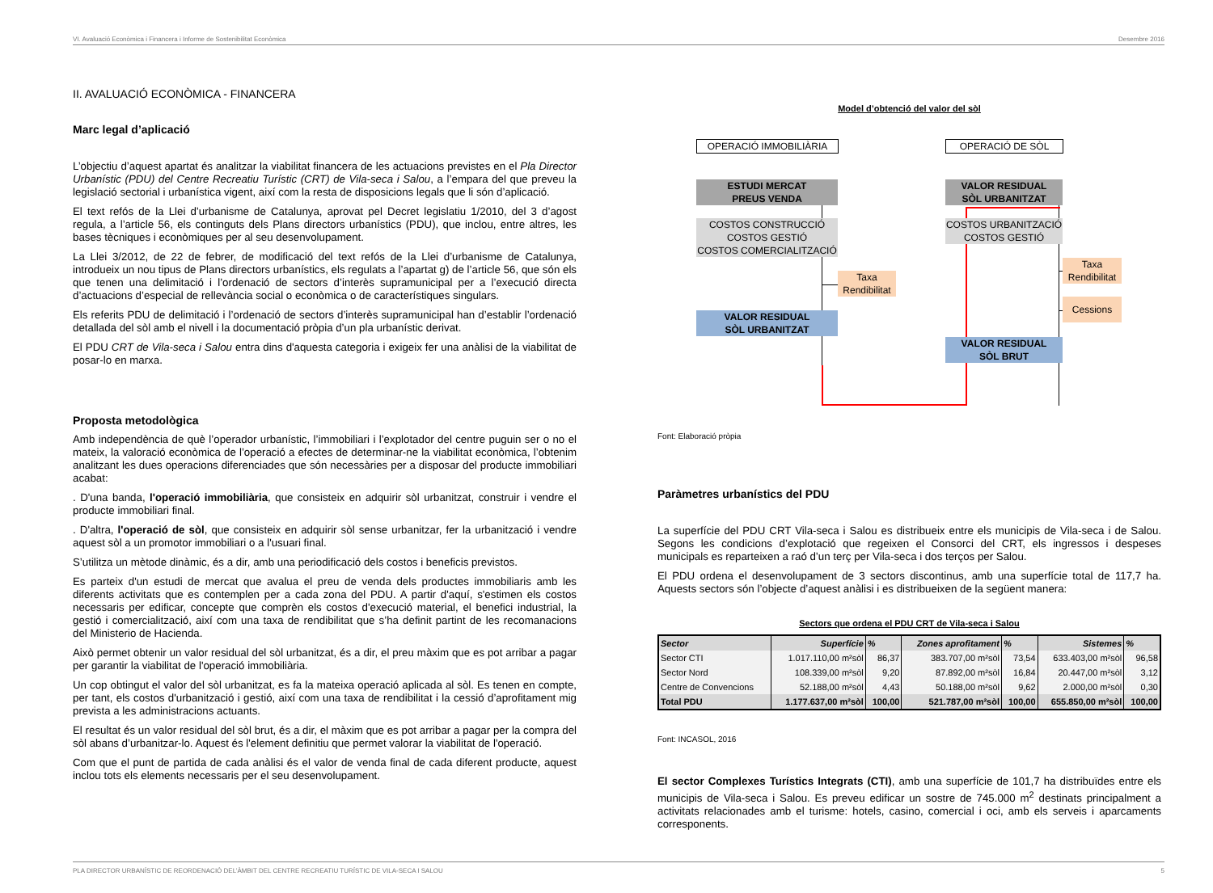VI. Avaluació Econòmica i Financera i Informe de Sostenibilitat Econòmica Desembre 2016
II. AVALUACIÓ ECONÒMICA - FINANCERA
Marc legal d’aplicació
L’objectiu d’aquest apartat és analitzar la viabilitat financera de les actuacions previstes en el Pla Director Urbanístic (PDU) del Centre Recreatiu Turístic (CRT) de Vila-seca i Salou, a l’empara del que preveu la legislació sectorial i urbanística vigent, així com la resta de disposicions legals que li són d’aplicació.
El text refós de la Llei d’urbanisme de Catalunya, aprovat pel Decret legislatiu 1/2010, del 3 d’agost regula, a l’article 56, els continguts dels Plans directors urbanístics (PDU), que inclou, entre altres, les bases tècniques i econòmiques per al seu desenvolupament.
La Llei 3/2012, de 22 de febrer, de modificació del text refós de la Llei d’urbanisme de Catalunya, introdueix un nou tipus de Plans directors urbanístics, els regulats a l’apartat g) de l’article 56, que són els que tenen una delimitació i l’ordenació de sectors d’interès supramunicipal per a l’execució directa d’actuacions d’especial de rellevància social o econòmica o de característiques singulars.
Els referits PDU de delimitació i l’ordenació de sectors d’interès supramunicipal han d’establir l’ordenació detallada del sòl amb el nivell i la documentació pròpia d’un pla urbanístic derivat.
El PDU CRT de Vila-seca i Salou entra dins d'aquesta categoria i exigeix fer una anàlisi de la viabilitat de posar-lo en marxa.
Proposta metodològica
Amb independència de què l’operador urbanístic, l’immobiliari i l’explotador del centre puguin ser o no el mateix, la valoració econòmica de l’operació a efectes de determinar-ne la viabilitat econòmica, l’obtenim analitzant les dues operacions diferenciades que són necessàries per a disposar del producte immobiliari acabat:
. D'una banda, l'operació immobiliària, que consisteix en adquirir sòl urbanitzat, construir i vendre el producte immobiliari final.
. D'altra, l'operació de sòl, que consisteix en adquirir sòl sense urbanitzar, fer la urbanització i vendre aquest sòl a un promotor immobiliari o a l'usuari final.
S’utilitza un mètode dinàmic, és a dir, amb una periodificació dels costos i beneficis previstos.
Es parteix d'un estudi de mercat que avalua el preu de venda dels productes immobiliaris amb les diferents activitats que es contemplen per a cada zona del PDU. A partir d'aquí, s'estimen els costos necessaris per edificar, concepte que comprèn els costos d'execució material, el benefici industrial, la gestió i comercialització, així com una taxa de rendibilitat que s’ha definit partint de les recomanacions del Ministerio de Hacienda.
Això permet obtenir un valor residual del sòl urbanitzat, és a dir, el preu màxim que es pot arribar a pagar per garantir la viabilitat de l'operació immobiliària.
Un cop obtingut el valor del sòl urbanitzat, es fa la mateixa operació aplicada al sòl. Es tenen en compte, per tant, els costos d'urbanització i gestió, així com una taxa de rendibilitat i la cessió d’aprofitament mig prevista a les administracions actuants.
El resultat és un valor residual del sòl brut, és a dir, el màxim que es pot arribar a pagar per la compra del sòl abans d’urbanitzar-lo. Aquest és l'element definitiu que permet valorar la viabilitat de l'operació.
Com que el punt de partida de cada anàlisi és el valor de venda final de cada diferent producte, aquest inclou tots els elements necessaris per el seu desenvolupament.
Model d’obtenció del valor del sòl
OPERACIÓ IMMOBILIÀRIA OPERACIÓ DE SÒL
ESTUDI MERCAT
PREUS VENDA
COSTOS CONSTRUCCIÓ
COSTOS GESTIÓ
COSTOS COMERCIALITZACIÓ
Taxa
Rendibilitat
VALOR RESIDUAL
SÒL URBANITZAT
VALOR RESIDUAL
SÒL URBANITZAT
COSTOS URBANITZACIÓ
COSTOS GESTIÓ
Taxa
Rendibilitat
Cessions
VALOR RESIDUAL
SÒL BRUT
Font: Elaboració pròpia
Paràmetres urbanístics del PDU
La superfície del PDU CRT Vila-seca i Salou es distribueix entre els municipis de Vila-seca i de Salou. Segons les condicions d’explotació que regeixen el Consorci del CRT, els ingressos i despeses municipals es reparteixen a raó d’un terç per Vila-seca i dos terços per Salou.
El PDU ordena el desenvolupament de 3 sectors discontinus, amb una superfície total de 117,7 ha. Aquests sectors són l’objecte d’aquest anàlisi i es distribueixen de la següent manera:
Sectors que ordena el PDU CRT de Vila-seca i Salou
| Sector | Superfície | % | Zones aprofitament | % | Sistemes | % |
| --- | --- | --- | --- | --- | --- | --- |
| Sector CTI | 1.017.110,00 m²sòl | 86,37 | 383.707,00 m²sòl | 73,54 | 633.403,00 m²sòl | 96,58 |
| Sector Nord | 108.339,00 m²sòl | 9,20 | 87.892,00 m²sòl | 16,84 | 20.447,00 m²sòl | 3,12 |
| Centre de Convencions | 52.188,00 m²sòl | 4,43 | 50.188,00 m²sòl | 9,62 | 2.000,00 m²sòl | 0,30 |
| Total PDU | 1.177.637,00 m²sòl | 100,00 | 521.787,00 m²sòl | 100,00 | 655.850,00 m²sòl | 100,00 |
Font: INCASOL, 2016
El sector Complexes Turístics Integrats (CTI), amb una superfície de 101,7 ha distribuïdes entre els municipis de Vila-seca i Salou. Es preveu edificar un sostre de 745.000 m<sup>2</sup> destinats principalment a activitats relacionades amb el turisme: hotels, casino, comercial i oci, amb els serveis i aparcaments corresponents.
PLA DIRECTOR URBANÍSTIC DE REORDENACIÓ DEL’ÀMBIT DEL CENTRE RECREATIU TURÍSTIC DE VILA-SECA I SALOU 5